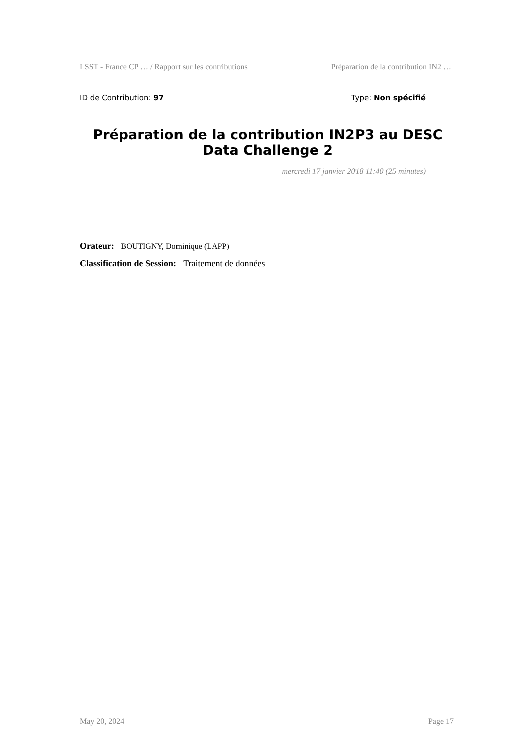LSST - France CP … / Rapport sur les contributions Préparation de la contribution IN2 …
ID de Contribution: 97 Type: Non spécifié
Préparation de la contribution IN2P3 au DESC Data Challenge 2
mercredi 17 janvier 2018 11:40 (25 minutes)
Orateur: BOUTIGNY, Dominique (LAPP)
Classification de Session: Traitement de données
May 20, 2024 Page 17